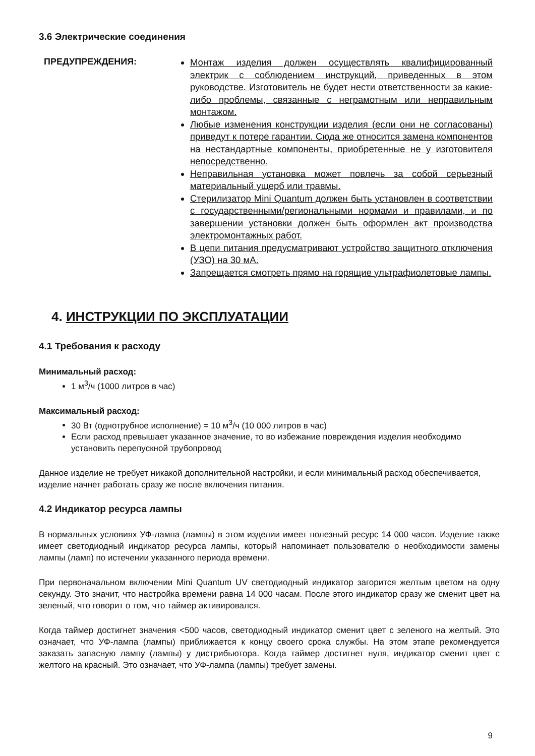3.6 Электрические соединения
ПРЕДУПРЕЖДЕНИЯ:
Монтаж изделия должен осуществлять квалифицированный электрик с соблюдением инструкций, приведенных в этом руководстве. Изготовитель не будет нести ответственности за какие-либо проблемы, связанные с неграмотным или неправильным монтажом.
Любые изменения конструкции изделия (если они не согласованы) приведут к потере гарантии. Сюда же относится замена компонентов на нестандартные компоненты, приобретенные не у изготовителя непосредственно.
Неправильная установка может повлечь за собой серьезный материальный ущерб или травмы.
Стерилизатор Mini Quantum должен быть установлен в соответствии с государственными/региональными нормами и правилами, и по завершении установки должен быть оформлен акт производства электромонтажных работ.
В цепи питания предусматривают устройство защитного отключения (УЗО) на 30 мА.
Запрещается смотреть прямо на горящие ультрафиолетовые лампы.
4. ИНСТРУКЦИИ ПО ЭКСПЛУАТАЦИИ
4.1 Требования к расходу
Минимальный расход:
1 м<sup>3</sup>/ч (1000 литров в час)
Максимальный расход:
30 Вт (однотрубное исполнение) = 10 м<sup>3</sup>/ч (10 000 литров в час)
Если расход превышает указанное значение, то во избежание повреждения изделия необходимо установить перепускной трубопровод
Данное изделие не требует никакой дополнительной настройки, и если минимальный расход обеспечивается, изделие начнет работать сразу же после включения питания.
4.2 Индикатор ресурса лампы
В нормальных условиях УФ-лампа (лампы) в этом изделии имеет полезный ресурс 14 000 часов. Изделие также имеет светодиодный индикатор ресурса лампы, который напоминает пользователю о необходимости замены лампы (ламп) по истечении указанного периода времени.
При первоначальном включении Mini Quantum UV светодиодный индикатор загорится желтым цветом на одну секунду. Это значит, что настройка времени равна 14 000 часам. После этого индикатор сразу же сменит цвет на зеленый, что говорит о том, что таймер активировался.
Когда таймер достигнет значения <500 часов, светодиодный индикатор сменит цвет с зеленого на желтый. Это означает, что УФ-лампа (лампы) приближается к концу своего срока службы. На этом этапе рекомендуется заказать запасную лампу (лампы) у дистрибьютора. Когда таймер достигнет нуля, индикатор сменит цвет с желтого на красный. Это означает, что УФ-лампа (лампы) требует замены.
9